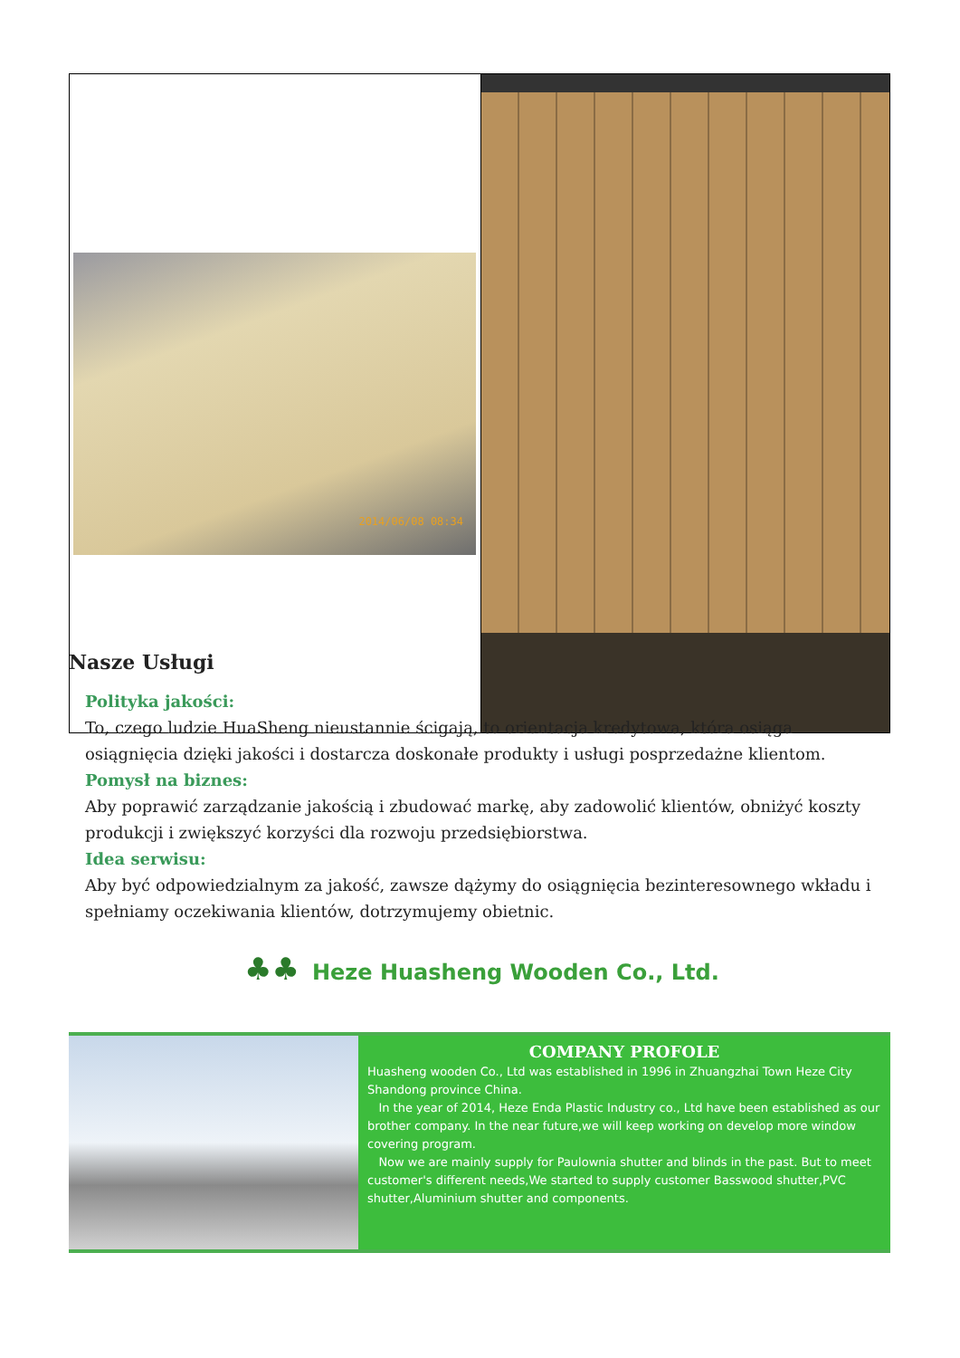| 2014/06/08 08:34 | |
Nasze Usługi
Polityka jakości:
To, czego ludzie HuaSheng nieustannie ścigają, to orientacja kredytowa, która osiąga osiągnięcia dzięki jakości i dostarcza doskonałe produkty i usługi posprzedażne klientom.
Pomysł na biznes:
Aby poprawić zarządzanie jakością i zbudować markę, aby zadowolić klientów, obniżyć koszty produkcji i zwiększyć korzyści dla rozwoju przedsiębiorstwa.
Idea serwisu:
Aby być odpowiedzialnym za jakość, zawsze dążymy do osiągnięcia bezinteresownego wkładu i spełniamy oczekiwania klientów, dotrzymujemy obietnic.
♣♣ Heze Huasheng Wooden Co., Ltd.
COMPANY PROFOLE
Huasheng wooden Co., Ltd was established in 1996 in Zhuangzhai Town Heze City Shandong province China.
In the year of 2014, Heze Enda Plastic Industry co., Ltd have been established as our brother company. In the near future,we will keep working on develop more window covering program.
Now we are mainly supply for Paulownia shutter and blinds in the past. But to meet customer's different needs,We started to supply customer Basswood shutter,PVC shutter,Aluminium shutter and components.